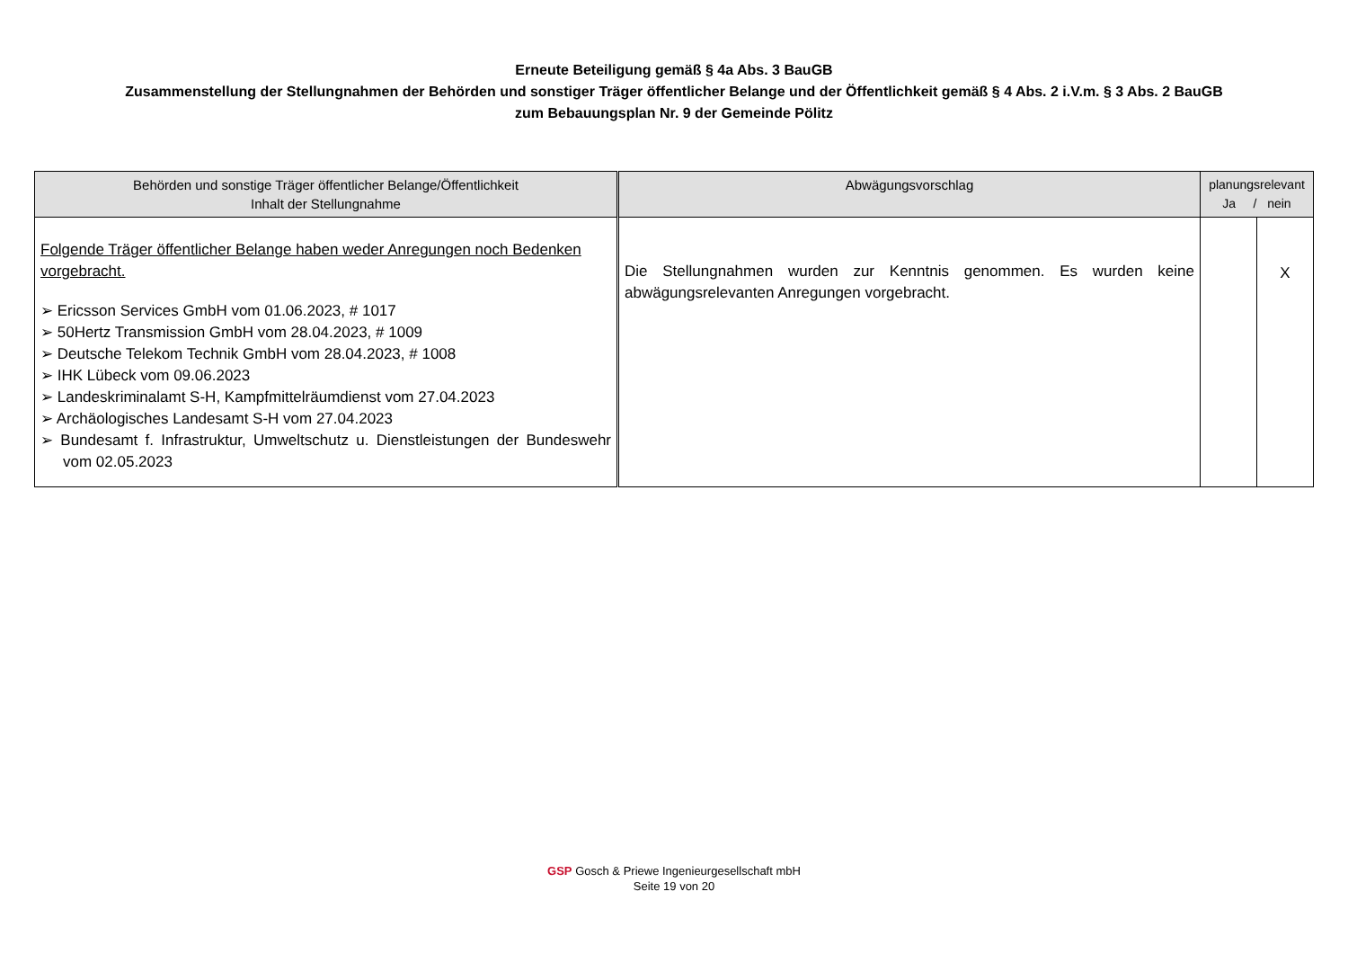Erneute Beteiligung gemäß § 4a Abs. 3 BauGB
Zusammenstellung der Stellungnahmen der Behörden und sonstiger Träger öffentlicher Belange und der Öffentlichkeit gemäß § 4 Abs. 2 i.V.m. § 3 Abs. 2 BauGB
zum Bebauungsplan Nr. 9 der Gemeinde Pölitz
| Behörden und sonstige Träger öffentlicher Belange/Öffentlichkeit Inhalt der Stellungnahme | Abwägungsvorschlag | planungsrelevant Ja / nein | |
| --- | --- | --- | --- |
| Folgende Träger öffentlicher Belange haben weder Anregungen noch Bedenken vorgebracht. ➢ Ericsson Services GmbH vom 01.06.2023, # 1017 ➢ 50Hertz Transmission GmbH vom 28.04.2023, # 1009 ➢ Deutsche Telekom Technik GmbH vom 28.04.2023, # 1008 ➢ IHK Lübeck vom 09.06.2023 ➢ Landeskriminalamt S-H, Kampfmittelräumdienst vom 27.04.2023 ➢ Archäologisches Landesamt S-H vom 27.04.2023 ➢ Bundesamt f. Infrastruktur, Umweltschutz u. Dienstleistungen der Bundeswehr vom 02.05.2023 | Die Stellungnahmen wurden zur Kenntnis genommen. Es wurden keine abwägungsrelevanten Anregungen vorgebracht. | | X |
GSP Gosch & Priewe Ingenieurgesellschaft mbH
Seite 19 von 20